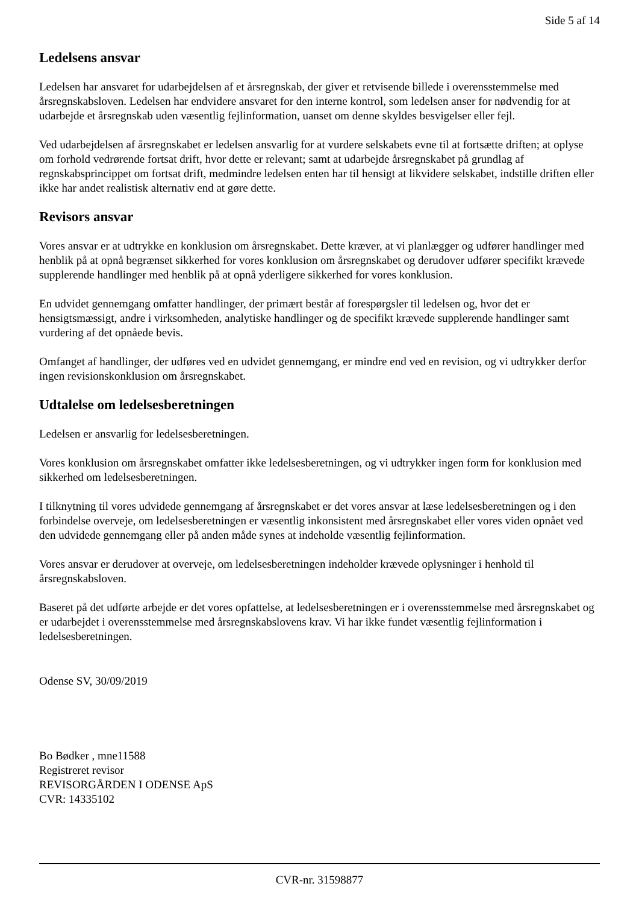Side 5 af 14
Ledelsens ansvar
Ledelsen har ansvaret for udarbejdelsen af et årsregnskab, der giver et retvisende billede i overensstemmelse med årsregnskabsloven. Ledelsen har endvidere ansvaret for den interne kontrol, som ledelsen anser for nødvendig for at udarbejde et årsregnskab uden væsentlig fejlinformation, uanset om denne skyldes besvigelser eller fejl.
Ved udarbejdelsen af årsregnskabet er ledelsen ansvarlig for at vurdere selskabets evne til at fortsætte driften; at oplyse om forhold vedrørende fortsat drift, hvor dette er relevant; samt at udarbejde årsregnskabet på grundlag af regnskabsprincippet om fortsat drift, medmindre ledelsen enten har til hensigt at likvidere selskabet, indstille driften eller ikke har andet realistisk alternativ end at gøre dette.
Revisors ansvar
Vores ansvar er at udtrykke en konklusion om årsregnskabet. Dette kræver, at vi planlægger og udfører handlinger med henblik på at opnå begrænset sikkerhed for vores konklusion om årsregnskabet og derudover udfører specifikt krævede supplerende handlinger med henblik på at opnå yderligere sikkerhed for vores konklusion.
En udvidet gennemgang omfatter handlinger, der primært består af forespørgsler til ledelsen og, hvor det er hensigtsmæssigt, andre i virksomheden, analytiske handlinger og de specifikt krævede supplerende handlinger samt vurdering af det opnåede bevis.
Omfanget af handlinger, der udføres ved en udvidet gennemgang, er mindre end ved en revision, og vi udtrykker derfor ingen revisionskonklusion om årsregnskabet.
Udtalelse om ledelsesberetningen
Ledelsen er ansvarlig for ledelsesberetningen.
Vores konklusion om årsregnskabet omfatter ikke ledelsesberetningen, og vi udtrykker ingen form for konklusion med sikkerhed om ledelsesberetningen.
I tilknytning til vores udvidede gennemgang af årsregnskabet er det vores ansvar at læse ledelsesberetningen og i den forbindelse overveje, om ledelsesberetningen er væsentlig inkonsistent med årsregnskabet eller vores viden opnået ved den udvidede gennemgang eller på anden måde synes at indeholde væsentlig fejlinformation.
Vores ansvar er derudover at overveje, om ledelsesberetningen indeholder krævede oplysninger i henhold til årsregnskabsloven.
Baseret på det udførte arbejde er det vores opfattelse, at ledelsesberetningen er i overensstemmelse med årsregnskabet og er udarbejdet i overensstemmelse med årsregnskabslovens krav. Vi har ikke fundet væsentlig fejlinformation i ledelsesberetningen.
Odense SV, 30/09/2019
Bo Bødker , mne11588
Registreret revisor
REVISORGÅRDEN I ODENSE ApS
CVR: 14335102
CVR-nr. 31598877